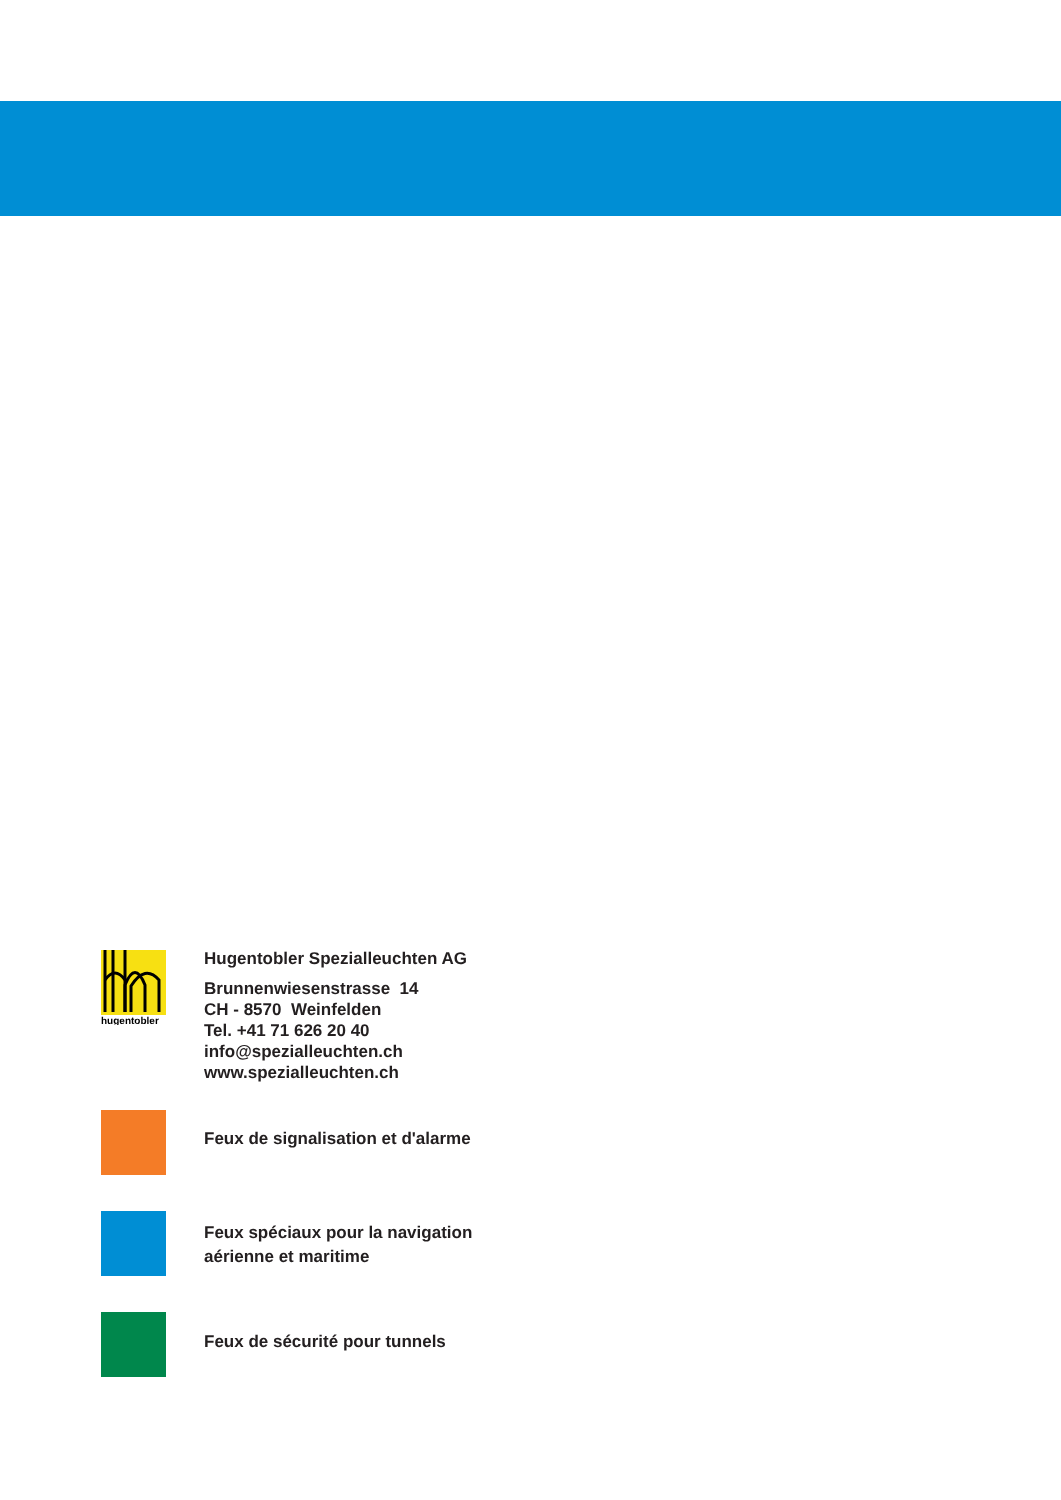hugentobler
Hugentobler Spezialleuchten AG
Brunnenwiesenstrasse 14
CH - 8570 Weinfelden
Tel. +41 71 626 20 40
info@spezialleuchten.ch
www.spezialleuchten.ch
Feux de signalisation et d'alarme
Feux spéciaux pour la navigation
aérienne et maritime
Feux de sécurité pour tunnels